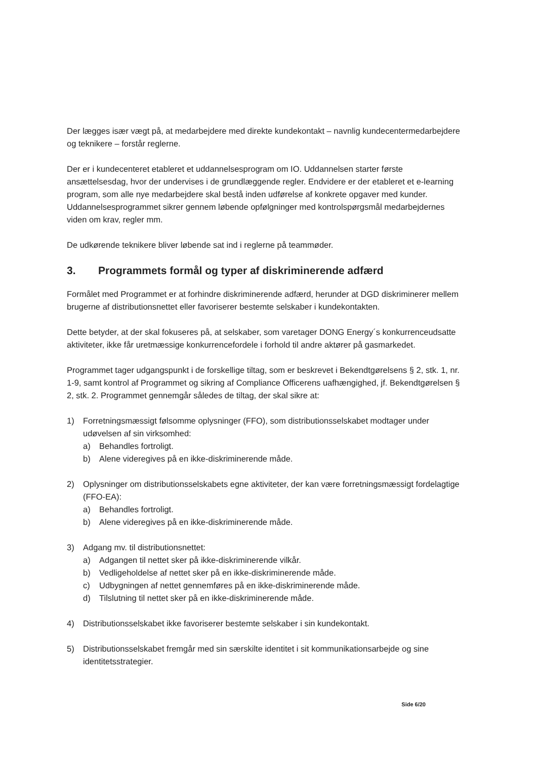Der lægges især vægt på, at medarbejdere med direkte kundekontakt – navnlig kundecentermedarbejdere og teknikere – forstår reglerne.
Der er i kundecenteret etableret et uddannelsesprogram om IO. Uddannelsen starter første ansættelsesdag, hvor der undervises i de grundlæggende regler. Endvidere er der etableret et e-learning program, som alle nye medarbejdere skal bestå inden udførelse af konkrete opgaver med kunder. Uddannelsesprogrammet sikrer gennem løbende opfølgninger med kontrolspørgsmål medarbejdernes viden om krav, regler mm.
De udkørende teknikere bliver løbende sat ind i reglerne på teammøder.
3. Programmets formål og typer af diskriminerende adfærd
Formålet med Programmet er at forhindre diskriminerende adfærd, herunder at DGD diskriminerer mellem brugerne af distributionsnettet eller favoriserer bestemte selskaber i kundekontakten.
Dette betyder, at der skal fokuseres på, at selskaber, som varetager DONG Energy´s konkurrenceudsatte aktiviteter, ikke får uretmæssige konkurrencefordele i forhold til andre aktører på gasmarkedet.
Programmet tager udgangspunkt i de forskellige tiltag, som er beskrevet i Bekendtgørelsens § 2, stk. 1, nr. 1-9, samt kontrol af Programmet og sikring af Compliance Officerens uafhængighed, jf. Bekendtgørelsen § 2, stk. 2. Programmet gennemgår således de tiltag, der skal sikre at:
1) Forretningsmæssigt følsomme oplysninger (FFO), som distributionsselskabet modtager under udøvelsen af sin virksomhed:
a) Behandles fortroligt.
b) Alene videregives på en ikke-diskriminerende måde.
2) Oplysninger om distributionsselskabets egne aktiviteter, der kan være forretningsmæssigt fordelagtige (FFO-EA):
a) Behandles fortroligt.
b) Alene videregives på en ikke-diskriminerende måde.
3) Adgang mv. til distributionsnettet:
a) Adgangen til nettet sker på ikke-diskriminerende vilkår.
b) Vedligeholdelse af nettet sker på en ikke-diskriminerende måde.
c) Udbygningen af nettet gennemføres på en ikke-diskriminerende måde.
d) Tilslutning til nettet sker på en ikke-diskriminerende måde.
4) Distributionsselskabet ikke favoriserer bestemte selskaber i sin kundekontakt.
5) Distributionsselskabet fremgår med sin særskilte identitet i sit kommunikationsarbejde og sine identitetsstrategier.
Side 6/20